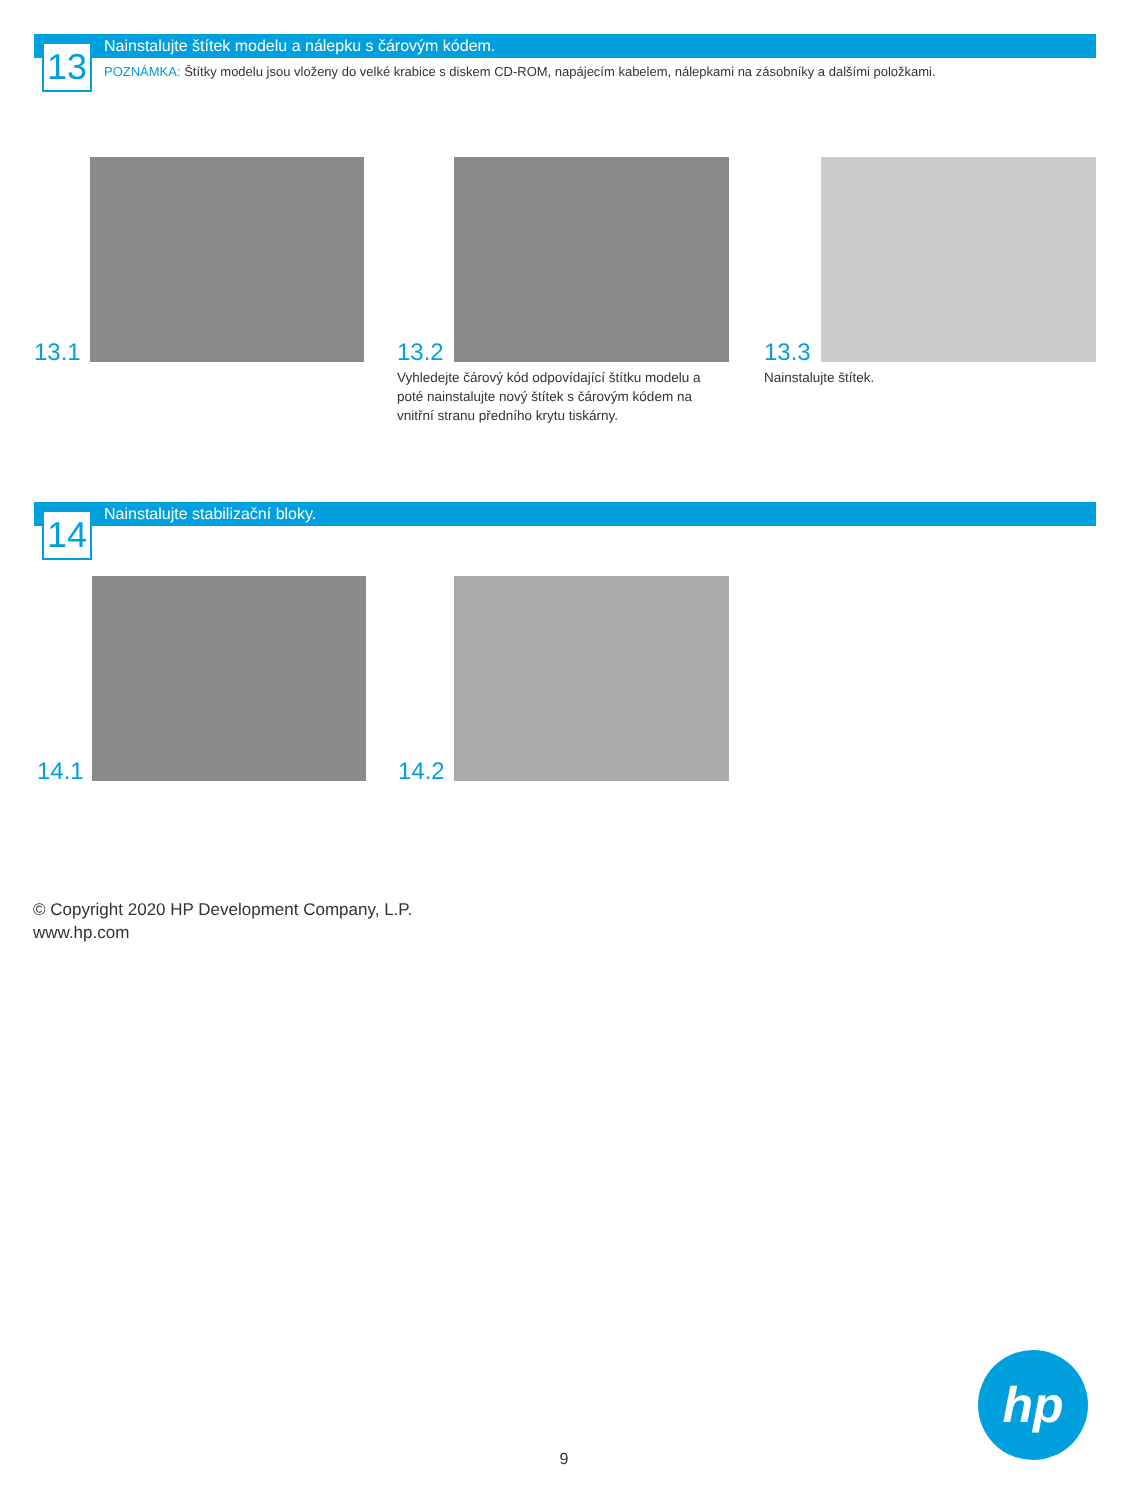Nainstalujte štítek modelu a nálepku s čárovým kódem.
13
POZNÁMKA: Štítky modelu jsou vloženy do velké krabice s diskem CD-ROM, napájecím kabelem, nálepkami na zásobníky a dalšími položkami.
13.1 13.2
Vyhledejte čárový kód odpovídající štítku modelu a poté nainstalujte nový štítek s čárovým kódem na vnitřní stranu předního krytu tiskárny.
13.3
Nainstalujte štítek.
Nainstalujte stabilizační bloky.
14
14.1 14.2
© Copyright 2020 HP Development Company, L.P.
www.hp.com
9
hp